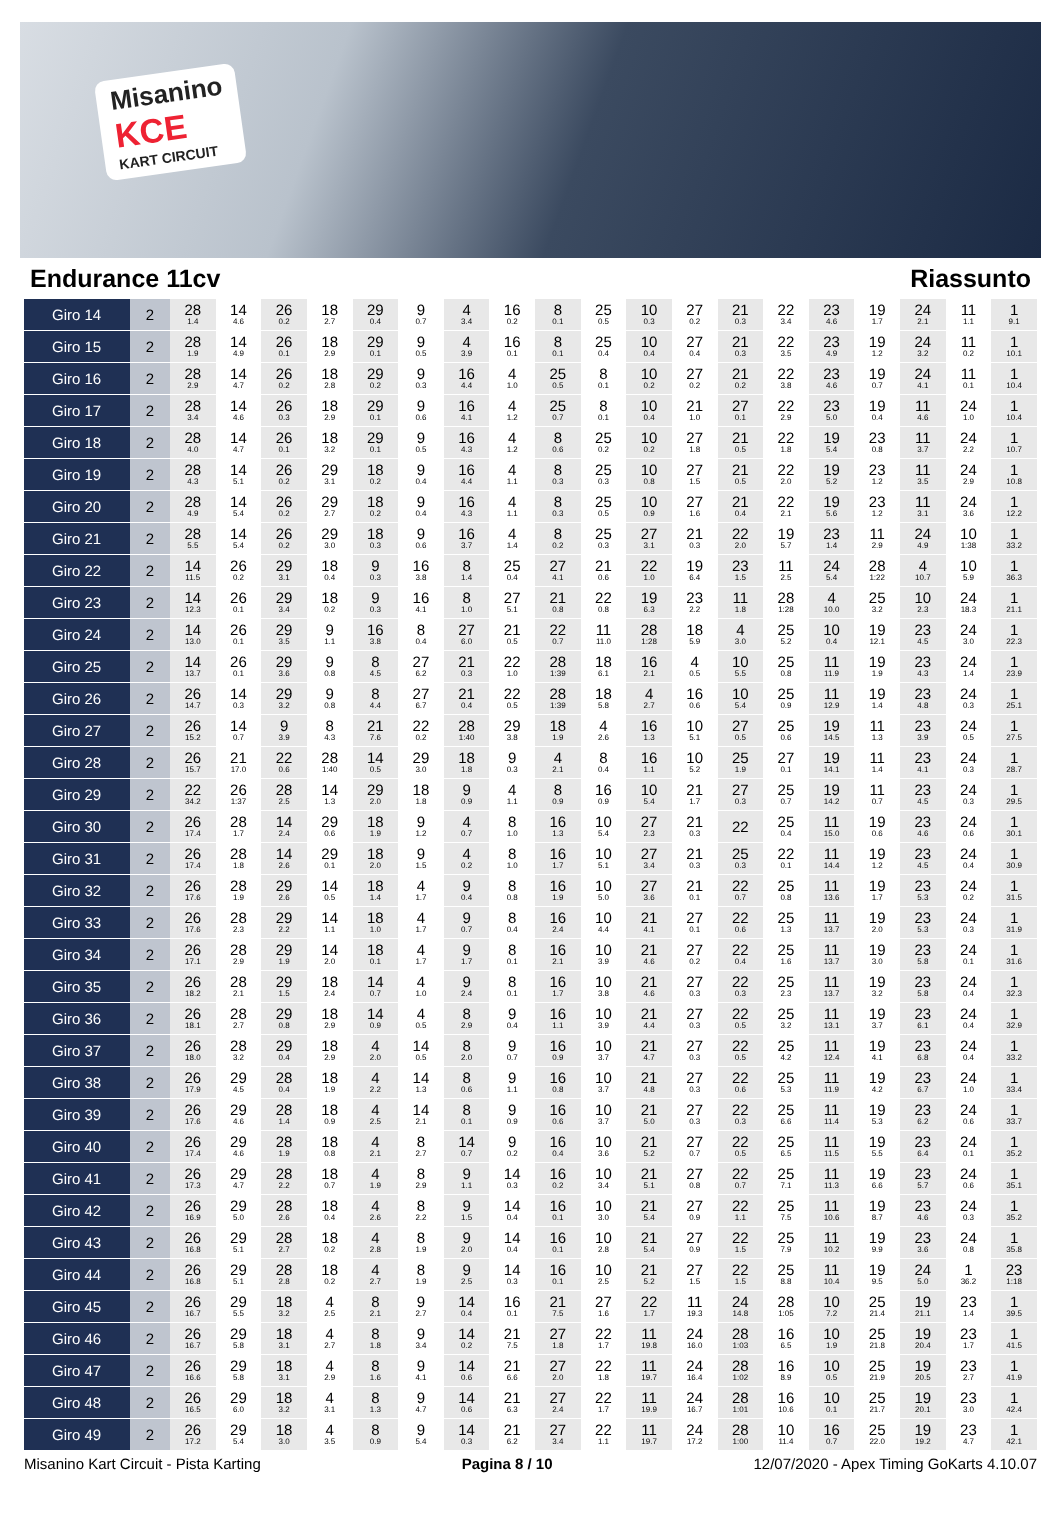Misanino
KCE
KART CIRCUIT
Endurance 11cv Riassunto
| Giro 14 | 2 | 28 1.4 | 14 4.6 | 26 0.2 | 18 2.7 | 29 0.4 | 9 0.7 | 4 3.4 | 16 0.2 | 8 0.1 | 25 0.5 | 10 0.3 | 27 0.2 | 21 0.3 | 22 3.4 | 23 4.6 | 19 1.7 | 24 2.1 | 11 1.1 | 1 9.1 |
| Giro 15 | 2 | 28 1.9 | 14 4.9 | 26 0.1 | 18 2.9 | 29 0.1 | 9 0.5 | 4 3.9 | 16 0.1 | 8 0.1 | 25 0.4 | 10 0.4 | 27 0.4 | 21 0.3 | 22 3.5 | 23 4.9 | 19 1.2 | 24 3.2 | 11 0.2 | 1 10.1 |
| Giro 16 | 2 | 28 2.9 | 14 4.7 | 26 0.2 | 18 2.8 | 29 0.2 | 9 0.3 | 16 4.4 | 4 1.0 | 25 0.5 | 8 0.1 | 10 0.2 | 27 0.2 | 21 0.2 | 22 3.8 | 23 4.6 | 19 0.7 | 24 4.1 | 11 0.1 | 1 10.4 |
| Giro 17 | 2 | 28 3.4 | 14 4.6 | 26 0.3 | 18 2.9 | 29 0.1 | 9 0.6 | 16 4.1 | 4 1.2 | 25 0.7 | 8 0.1 | 10 0.4 | 21 1.0 | 27 0.1 | 22 2.9 | 23 5.0 | 19 0.4 | 11 4.6 | 24 1.0 | 1 10.4 |
| Giro 18 | 2 | 28 4.0 | 14 4.7 | 26 0.1 | 18 3.2 | 29 0.1 | 9 0.5 | 16 4.3 | 4 1.2 | 8 0.6 | 25 0.2 | 10 0.2 | 27 1.8 | 21 0.5 | 22 1.8 | 19 5.4 | 23 0.8 | 11 3.7 | 24 2.2 | 1 10.7 |
| Giro 19 | 2 | 28 4.3 | 14 5.1 | 26 0.2 | 29 3.1 | 18 0.2 | 9 0.4 | 16 4.4 | 4 1.1 | 8 0.3 | 25 0.3 | 10 0.8 | 27 1.5 | 21 0.5 | 22 2.0 | 19 5.2 | 23 1.2 | 11 3.5 | 24 2.9 | 1 10.8 |
| Giro 20 | 2 | 28 4.9 | 14 5.4 | 26 0.2 | 29 2.7 | 18 0.2 | 9 0.4 | 16 4.3 | 4 1.1 | 8 0.3 | 25 0.5 | 10 0.9 | 27 1.6 | 21 0.4 | 22 2.1 | 19 5.6 | 23 1.2 | 11 3.1 | 24 3.6 | 1 12.2 |
| Giro 21 | 2 | 28 5.5 | 14 5.4 | 26 0.2 | 29 3.0 | 18 0.3 | 9 0.6 | 16 3.7 | 4 1.4 | 8 0.2 | 25 0.3 | 27 3.1 | 21 0.3 | 22 2.0 | 19 5.7 | 23 1.4 | 11 2.9 | 24 4.9 | 10 1:38 | 1 33.2 |
| Giro 22 | 2 | 14 11.5 | 26 0.2 | 29 3.1 | 18 0.4 | 9 0.3 | 16 3.8 | 8 1.4 | 25 0.4 | 27 4.1 | 21 0.6 | 22 1.0 | 19 6.4 | 23 1.5 | 11 2.5 | 24 5.4 | 28 1:22 | 4 10.7 | 10 5.9 | 1 36.3 |
| Giro 23 | 2 | 14 12.3 | 26 0.1 | 29 3.4 | 18 0.2 | 9 0.3 | 16 4.1 | 8 1.0 | 27 5.1 | 21 0.8 | 22 0.8 | 19 6.3 | 23 2.2 | 11 1.8 | 28 1:28 | 4 10.0 | 25 3.2 | 10 2.3 | 24 18.3 | 1 21.1 |
| Giro 24 | 2 | 14 13.0 | 26 0.1 | 29 3.5 | 9 1.1 | 16 3.8 | 8 0.4 | 27 6.0 | 21 0.5 | 22 0.7 | 11 11.0 | 28 1:28 | 18 5.9 | 4 3.0 | 25 5.2 | 10 0.4 | 19 12.1 | 23 4.5 | 24 3.0 | 1 22.3 |
| Giro 25 | 2 | 14 13.7 | 26 0.1 | 29 3.6 | 9 0.8 | 8 4.5 | 27 6.2 | 21 0.3 | 22 1.0 | 28 1:39 | 18 6.1 | 16 2.1 | 4 0.5 | 10 5.5 | 25 0.8 | 11 11.9 | 19 1.9 | 23 4.3 | 24 1.4 | 1 23.9 |
| Giro 26 | 2 | 26 14.7 | 14 0.3 | 29 3.2 | 9 0.8 | 8 4.4 | 27 6.7 | 21 0.4 | 22 0.5 | 28 1:39 | 18 5.8 | 4 2.7 | 16 0.6 | 10 5.4 | 25 0.9 | 11 12.9 | 19 1.4 | 23 4.8 | 24 0.3 | 1 25.1 |
| Giro 27 | 2 | 26 15.2 | 14 0.7 | 9 3.9 | 8 4.3 | 21 7.6 | 22 0.2 | 28 1:40 | 29 3.8 | 18 1.9 | 4 2.6 | 16 1.3 | 10 5.1 | 27 0.5 | 25 0.6 | 19 14.5 | 11 1.3 | 23 3.9 | 24 0.5 | 1 27.5 |
| Giro 28 | 2 | 26 15.7 | 21 17.0 | 22 0.6 | 28 1:40 | 14 0.5 | 29 3.0 | 18 1.8 | 9 0.3 | 4 2.1 | 8 0.4 | 16 1.1 | 10 5.2 | 25 1.9 | 27 0.1 | 19 14.1 | 11 1.4 | 23 4.1 | 24 0.3 | 1 28.7 |
| Giro 29 | 2 | 22 34.2 | 26 1:37 | 28 2.5 | 14 1.3 | 29 2.0 | 18 1.8 | 9 0.9 | 4 1.1 | 8 0.9 | 16 0.9 | 10 5.4 | 21 1.7 | 27 0.3 | 25 0.7 | 19 14.2 | 11 0.7 | 23 4.5 | 24 0.3 | 1 29.5 |
| Giro 30 | 2 | 26 17.4 | 28 1.7 | 14 2.4 | 29 0.6 | 18 1.9 | 9 1.2 | 4 0.7 | 8 1.0 | 16 1.3 | 10 5.4 | 27 2.3 | 21 0.3 | 22 | 25 0.4 | 11 15.0 | 19 0.6 | 23 4.6 | 24 0.6 | 1 30.1 |
| Giro 31 | 2 | 26 17.4 | 28 1.8 | 14 2.6 | 29 0.1 | 18 2.0 | 9 1.5 | 4 0.2 | 8 1.0 | 16 1.7 | 10 5.1 | 27 3.4 | 21 0.3 | 25 0.3 | 22 0.1 | 11 14.4 | 19 1.2 | 23 4.5 | 24 0.4 | 1 30.9 |
| Giro 32 | 2 | 26 17.6 | 28 1.9 | 29 2.6 | 14 0.5 | 18 1.4 | 4 1.7 | 9 0.4 | 8 0.8 | 16 1.9 | 10 5.0 | 27 3.6 | 21 0.1 | 22 0.7 | 25 0.8 | 11 13.6 | 19 1.7 | 23 5.3 | 24 0.2 | 1 31.5 |
| Giro 33 | 2 | 26 17.6 | 28 2.3 | 29 2.2 | 14 1.1 | 18 1.0 | 4 1.7 | 9 0.7 | 8 0.4 | 16 2.4 | 10 4.4 | 21 4.1 | 27 0.1 | 22 0.6 | 25 1.3 | 11 13.7 | 19 2.0 | 23 5.3 | 24 0.3 | 1 31.9 |
| Giro 34 | 2 | 26 17.1 | 28 2.9 | 29 1.9 | 14 2.0 | 18 0.1 | 4 1.7 | 9 1.7 | 8 0.1 | 16 2.1 | 10 3.9 | 21 4.6 | 27 0.2 | 22 0.4 | 25 1.6 | 11 13.7 | 19 3.0 | 23 5.8 | 24 0.1 | 1 31.6 |
| Giro 35 | 2 | 26 18.2 | 28 2.1 | 29 1.5 | 18 2.4 | 14 0.7 | 4 1.0 | 9 2.4 | 8 0.1 | 16 1.7 | 10 3.8 | 21 4.6 | 27 0.3 | 22 0.3 | 25 2.3 | 11 13.7 | 19 3.2 | 23 5.8 | 24 0.4 | 1 32.3 |
| Giro 36 | 2 | 26 18.1 | 28 2.7 | 29 0.8 | 18 2.9 | 14 0.9 | 4 0.5 | 8 2.9 | 9 0.4 | 16 1.1 | 10 3.9 | 21 4.4 | 27 0.3 | 22 0.5 | 25 3.2 | 11 13.1 | 19 3.7 | 23 6.1 | 24 0.4 | 1 32.9 |
| Giro 37 | 2 | 26 18.0 | 28 3.2 | 29 0.4 | 18 2.9 | 4 2.0 | 14 0.5 | 8 2.0 | 9 0.7 | 16 0.9 | 10 3.7 | 21 4.7 | 27 0.3 | 22 0.5 | 25 4.2 | 11 12.4 | 19 4.1 | 23 6.8 | 24 0.4 | 1 33.2 |
| Giro 38 | 2 | 26 17.9 | 29 4.5 | 28 0.4 | 18 1.9 | 4 2.2 | 14 1.3 | 8 0.6 | 9 1.1 | 16 0.8 | 10 3.7 | 21 4.8 | 27 0.3 | 22 0.6 | 25 5.3 | 11 11.9 | 19 4.2 | 23 6.7 | 24 1.0 | 1 33.4 |
| Giro 39 | 2 | 26 17.6 | 29 4.6 | 28 1.4 | 18 0.9 | 4 2.5 | 14 2.1 | 8 0.1 | 9 0.9 | 16 0.6 | 10 3.7 | 21 5.0 | 27 0.3 | 22 0.3 | 25 6.6 | 11 11.4 | 19 5.3 | 23 6.2 | 24 0.6 | 1 33.7 |
| Giro 40 | 2 | 26 17.4 | 29 4.6 | 28 1.9 | 18 0.8 | 4 2.1 | 8 2.7 | 14 0.7 | 9 0.2 | 16 0.4 | 10 3.6 | 21 5.2 | 27 0.7 | 22 0.5 | 25 6.5 | 11 11.5 | 19 5.5 | 23 6.4 | 24 0.1 | 1 35.2 |
| Giro 41 | 2 | 26 17.3 | 29 4.7 | 28 2.2 | 18 0.7 | 4 1.9 | 8 2.9 | 9 1.1 | 14 0.3 | 16 0.2 | 10 3.4 | 21 5.1 | 27 0.8 | 22 0.7 | 25 7.1 | 11 11.3 | 19 6.6 | 23 5.7 | 24 0.6 | 1 35.1 |
| Giro 42 | 2 | 26 16.9 | 29 5.0 | 28 2.6 | 18 0.4 | 4 2.6 | 8 2.2 | 9 1.5 | 14 0.4 | 16 0.1 | 10 3.0 | 21 5.4 | 27 0.9 | 22 1.1 | 25 7.5 | 11 10.6 | 19 8.7 | 23 4.6 | 24 0.3 | 1 35.2 |
| Giro 43 | 2 | 26 16.8 | 29 5.1 | 28 2.7 | 18 0.2 | 4 2.8 | 8 1.9 | 9 2.0 | 14 0.4 | 16 0.1 | 10 2.8 | 21 5.4 | 27 0.9 | 22 1.5 | 25 7.9 | 11 10.2 | 19 9.9 | 23 3.6 | 24 0.8 | 1 35.8 |
| Giro 44 | 2 | 26 16.8 | 29 5.1 | 28 2.8 | 18 0.2 | 4 2.7 | 8 1.9 | 9 2.5 | 14 0.3 | 16 0.1 | 10 2.5 | 21 5.2 | 27 1.5 | 22 1.5 | 25 8.8 | 11 10.4 | 19 9.5 | 24 5.0 | 1 36.2 | 23 1:18 |
| Giro 45 | 2 | 26 16.7 | 29 5.5 | 18 3.2 | 4 2.5 | 8 2.1 | 9 2.7 | 14 0.4 | 16 0.1 | 21 7.5 | 27 1.6 | 22 1.7 | 11 19.3 | 24 14.8 | 28 1:05 | 10 7.2 | 25 21.4 | 19 21.1 | 23 1.4 | 1 39.5 |
| Giro 46 | 2 | 26 16.7 | 29 5.8 | 18 3.1 | 4 2.7 | 8 1.8 | 9 3.4 | 14 0.2 | 21 7.5 | 27 1.8 | 22 1.7 | 11 19.8 | 24 16.0 | 28 1:03 | 16 6.5 | 10 1.9 | 25 21.8 | 19 20.4 | 23 1.7 | 1 41.5 |
| Giro 47 | 2 | 26 16.6 | 29 5.8 | 18 3.1 | 4 2.9 | 8 1.6 | 9 4.1 | 14 0.6 | 21 6.6 | 27 2.0 | 22 1.8 | 11 19.7 | 24 16.4 | 28 1:02 | 16 8.9 | 10 0.5 | 25 21.9 | 19 20.5 | 23 2.7 | 1 41.9 |
| Giro 48 | 2 | 26 16.5 | 29 6.0 | 18 3.2 | 4 3.1 | 8 1.3 | 9 4.7 | 14 0.6 | 21 6.3 | 27 2.4 | 22 1.7 | 11 19.9 | 24 16.7 | 28 1:01 | 16 10.6 | 10 0.1 | 25 21.7 | 19 20.1 | 23 3.0 | 1 42.4 |
| Giro 49 | 2 | 26 17.2 | 29 5.4 | 18 3.0 | 4 3.5 | 8 0.9 | 9 5.4 | 14 0.3 | 21 6.2 | 27 3.4 | 22 1.1 | 11 19.7 | 24 17.2 | 28 1:00 | 10 11.4 | 16 0.7 | 25 22.0 | 19 19.2 | 23 4.7 | 1 42.1 |
Misanino Kart Circuit - Pista Karting Pagina 8 / 10 12/07/2020 - Apex Timing GoKarts 4.10.07